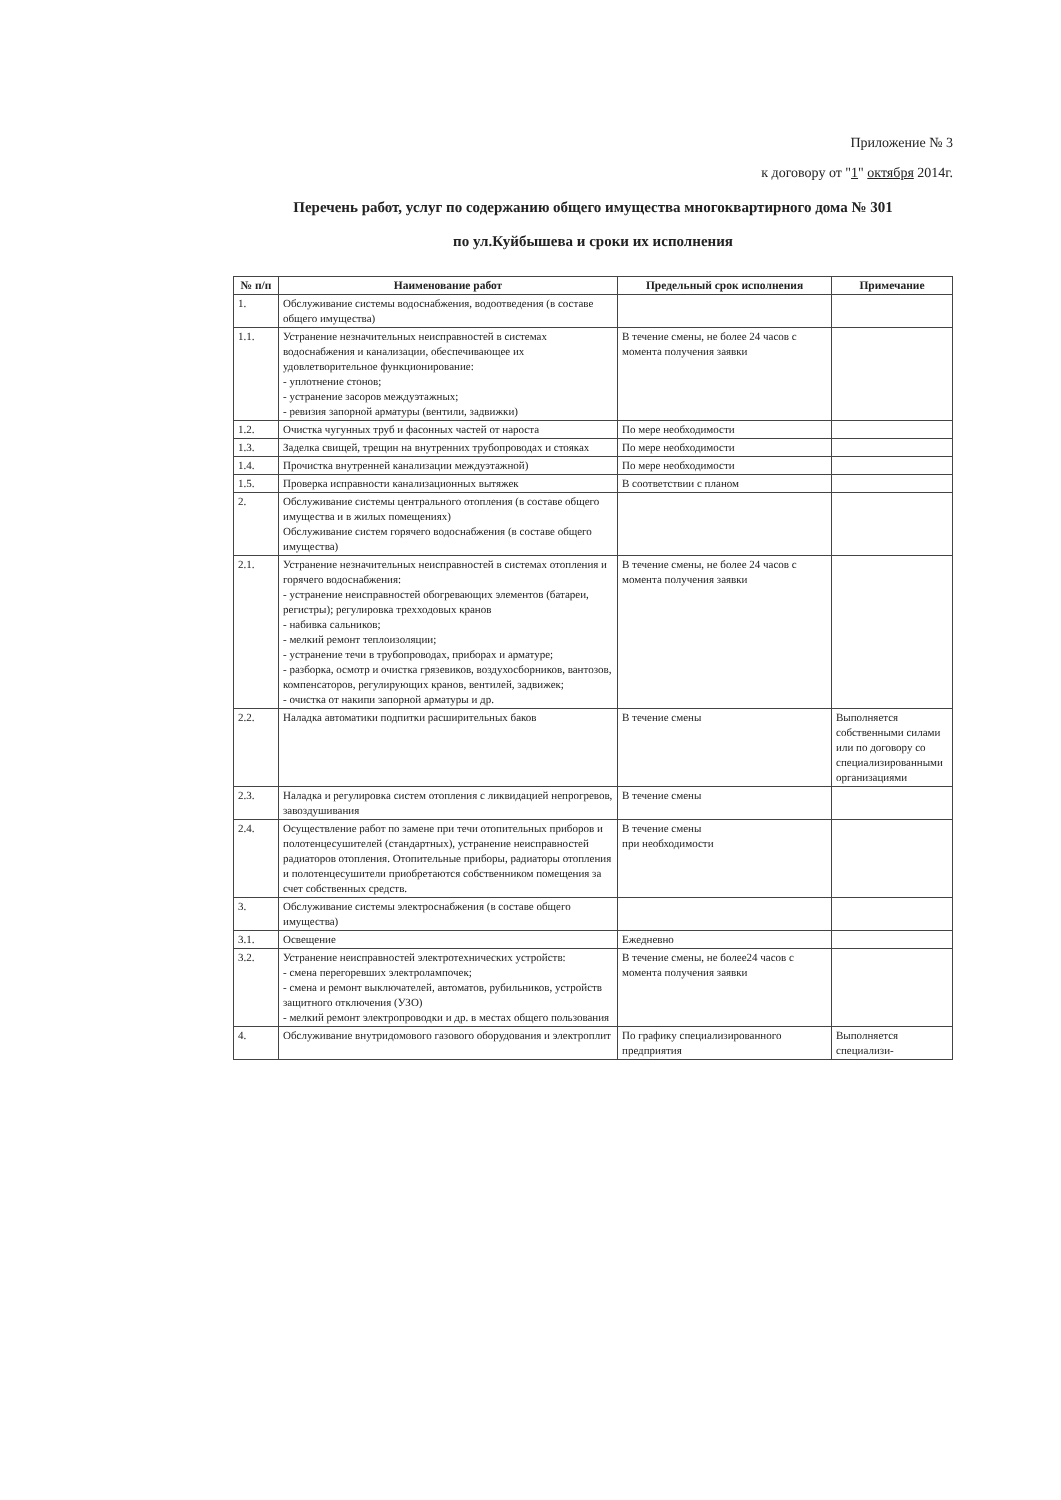Приложение № 3
к договору от "1" октября 2014г.
Перечень работ, услуг по содержанию общего имущества многоквартирного дома № 301
по ул.Куйбышева и сроки их исполнения
| № п/п | Наименование работ | Предельный срок исполнения | Примечание |
| --- | --- | --- | --- |
| 1. | Обслуживание системы водоснабжения, водоотведения (в составе общего имущества) | | |
| 1.1. | Устранение незначительных неисправностей в системах водоснабжения и канализации, обеспечивающее их удовлетворительное функционирование: - уплотнение стонов; - устранение засоров междуэтажных; - ревизия запорной арматуры (вентили, задвижки) | В течение смены, не более 24 часов с момента получения заявки | |
| 1.2. | Очистка чугунных труб и фасонных частей от нароста | По мере необходимости | |
| 1.3. | Заделка свищей, трещин на внутренних трубопроводах и стояках | По мере необходимости | |
| 1.4. | Прочистка внутренней канализации междуэтажной) | По мере необходимости | |
| 1.5. | Проверка исправности канализационных вытяжек | В соответствии с планом | |
| 2. | Обслуживание системы центрального отопления (в составе общего имущества и в жилых помещениях) Обслуживание систем горячего водоснабжения (в составе общего имущества) | | |
| 2.1. | Устранение незначительных неисправностей в системах отопления и горячего водоснабжения: - устранение неисправностей обогревающих элементов (батареи, регистры); регулировка трехходовых кранов - набивка сальников; - мелкий ремонт теплоизоляции; - устранение течи в трубопроводах, приборах и арматуре; - разборка, осмотр и очистка грязевиков, воздухосборников, вантозов, компенсаторов, регулирующих кранов, вентилей, задвижек; - очистка от накипи запорной арматуры и др. | В течение смены, не более 24 часов с момента получения заявки | |
| 2.2. | Наладка автоматики подпитки расширительных баков | В течение смены | Выполняется собственными силами или по договору со специализированными организациями |
| 2.3. | Наладка и регулировка систем отопления с ликвидацией непрогревов, завоздушивания | В течение смены | |
| 2.4. | Осуществление работ по замене при течи отопительных приборов и полотенцесушителей (стандартных), устранение неисправностей радиаторов отопления. Отопительные приборы, радиаторы отопления и полотенцесушители приобретаются собственником помещения за счет собственных средств. | В течение смены при необходимости | |
| 3. | Обслуживание системы электроснабжения (в составе общего имущества) | | |
| 3.1. | Освещение | Ежедневно | |
| 3.2. | Устранение неисправностей электротехнических устройств: - смена перегоревших электролампочек; - смена и ремонт выключателей, автоматов, рубильников, устройств защитного отключения (УЗО) - мелкий ремонт электропроводки и др. в местах общего пользования | В течение смены, не более24 часов с момента получения заявки | |
| 4. | Обслуживание внутридомового газового оборудования и электроплит | По графику специализированного предприятия | Выполняется специализи- |